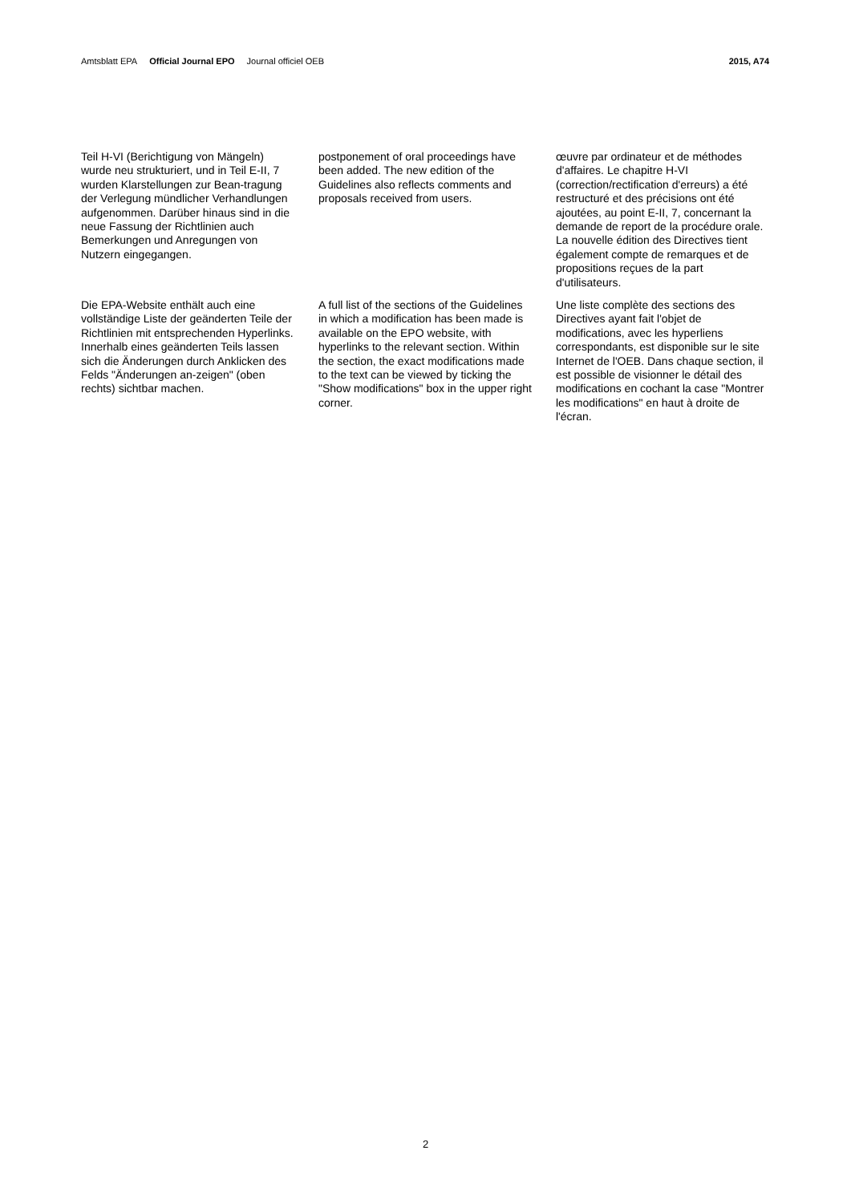Amtsblatt EPA Official Journal EPO Journal officiel OEB
2015, A74
Teil H-VI (Berichtigung von Mängeln) wurde neu strukturiert, und in Teil E-II, 7 wurden Klarstellungen zur Bean-tragung der Verlegung mündlicher Verhandlungen aufgenommen. Darüber hinaus sind in die neue Fassung der Richtlinien auch Bemerkungen und Anregungen von Nutzern eingegangen.
postponement of oral proceedings have been added. The new edition of the Guidelines also reflects comments and proposals received from users.
œuvre par ordinateur et de méthodes d'affaires. Le chapitre H-VI (correction/rectification d'erreurs) a été restructuré et des précisions ont été ajoutées, au point E-II, 7, concernant la demande de report de la procédure orale. La nouvelle édition des Directives tient également compte de remarques et de propositions reçues de la part d'utilisateurs.
Die EPA-Website enthält auch eine vollständige Liste der geänderten Teile der Richtlinien mit entsprechenden Hyperlinks. Innerhalb eines geänderten Teils lassen sich die Änderungen durch Anklicken des Felds "Änderungen an-zeigen" (oben rechts) sichtbar machen.
A full list of the sections of the Guidelines in which a modification has been made is available on the EPO website, with hyperlinks to the relevant section. Within the section, the exact modifications made to the text can be viewed by ticking the "Show modifications" box in the upper right corner.
Une liste complète des sections des Directives ayant fait l'objet de modifications, avec les hyperliens correspondants, est disponible sur le site Internet de l'OEB. Dans chaque section, il est possible de visionner le détail des modifications en cochant la case "Montrer les modifications" en haut à droite de l'écran.
2